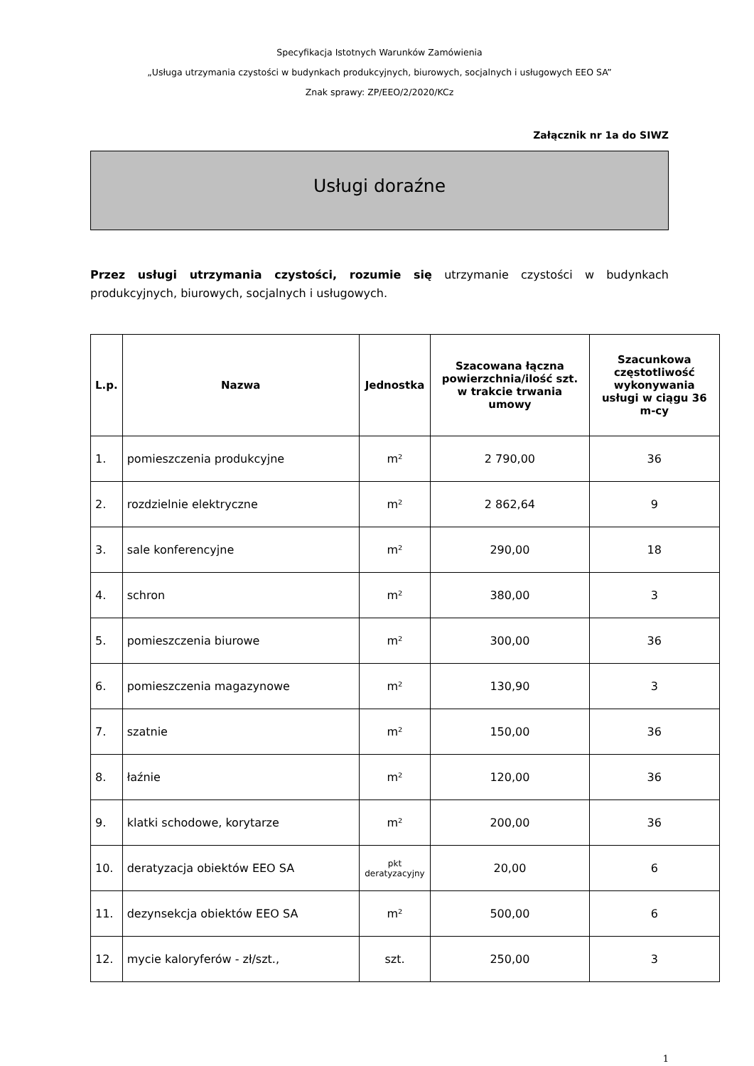Specyfikacja Istotnych Warunków Zamówienia
„Usługa utrzymania czystości w budynkach produkcyjnych, biurowych, socjalnych i usługowych EEO SA”
Znak sprawy: ZP/EEO/2/2020/KCz
Załącznik nr 1a do SIWZ
Usługi doraźne
Przez usługi utrzymania czystości, rozumie się utrzymanie czystości w budynkach produkcyjnych, biurowych, socjalnych i usługowych.
| L.p. | Nazwa | Jednostka | Szacowana łączna powierzchnia/ilość szt. w trakcie trwania umowy | Szacunkowa częstotliwość wykonywania usługi w ciągu 36 m-cy |
| --- | --- | --- | --- | --- |
| 1. | pomieszczenia produkcyjne | m² | 2 790,00 | 36 |
| 2. | rozdzielnie elektryczne | m² | 2 862,64 | 9 |
| 3. | sale konferencyjne | m² | 290,00 | 18 |
| 4. | schron | m² | 380,00 | 3 |
| 5. | pomieszczenia biurowe | m² | 300,00 | 36 |
| 6. | pomieszczenia magazynowe | m² | 130,90 | 3 |
| 7. | szatnie | m² | 150,00 | 36 |
| 8. | łaźnie | m² | 120,00 | 36 |
| 9. | klatki schodowe, korytarze | m² | 200,00 | 36 |
| 10. | deratyzacja obiektów EEO SA | pkt deratyzacyjny | 20,00 | 6 |
| 11. | dezynsekcja obiektów EEO SA | m² | 500,00 | 6 |
| 12. | mycie kaloryferów - zł/szt., | szt. | 250,00 | 3 |
1